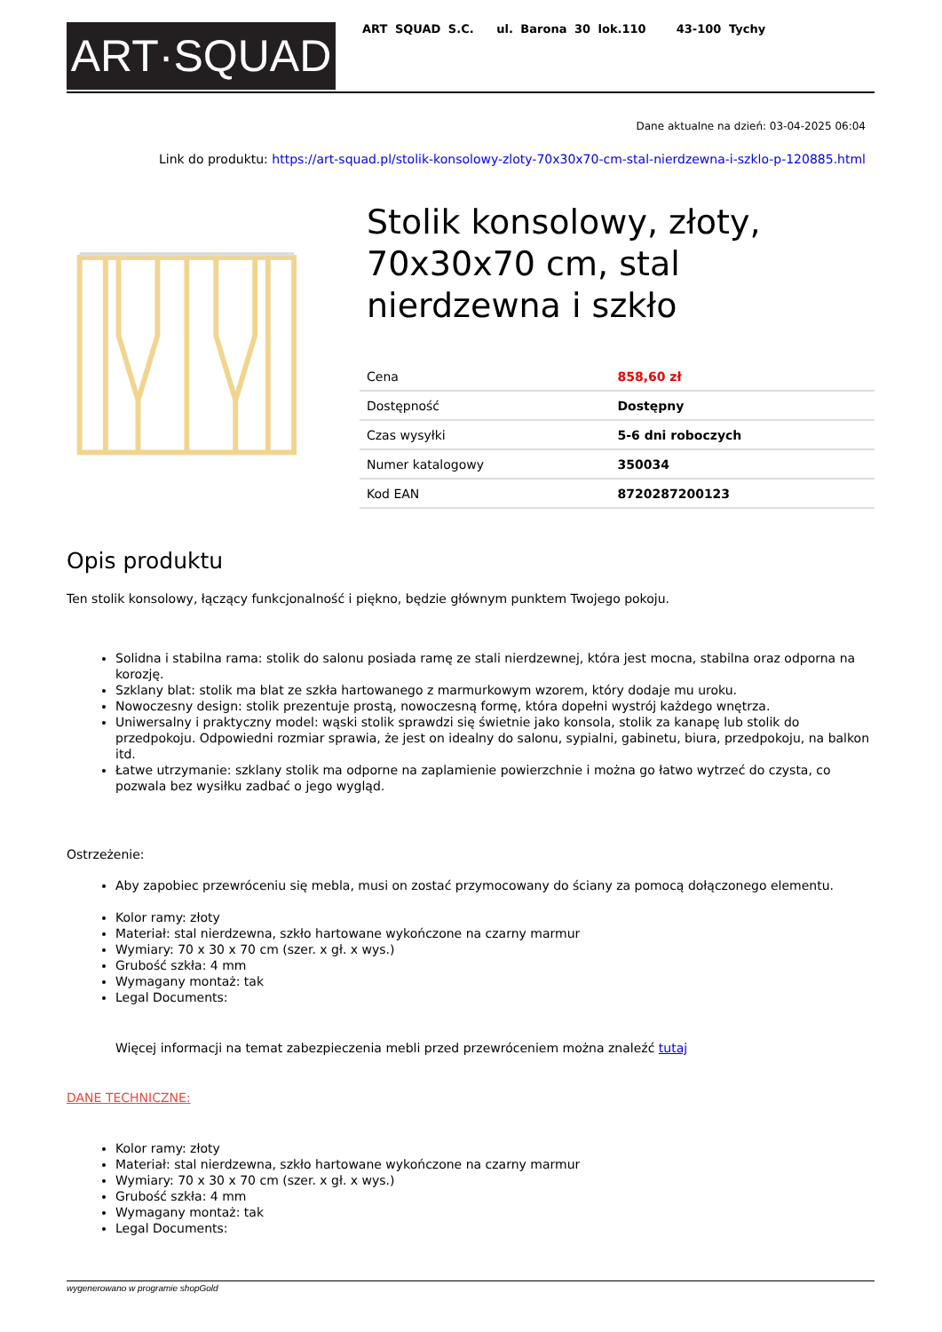ART·SQUAD
ART SQUAD S.C. ul. Barona 30 lok.110 43-100 Tychy
Dane aktualne na dzień: 03-04-2025 06:04
Link do produktu: https://art-squad.pl/stolik-konsolowy-zloty-70x30x70-cm-stal-nierdzewna-i-szklo-p-120885.html
Stolik konsolowy, złoty, 70x30x70 cm, stal nierdzewna i szkło
| Cena | 858,60 zł |
| Dostępność | Dostępny |
| Czas wysyłki | 5-6 dni roboczych |
| Numer katalogowy | 350034 |
| Kod EAN | 8720287200123 |
Opis produktu
Ten stolik konsolowy, łączący funkcjonalność i piękno, będzie głównym punktem Twojego pokoju.
Solidna i stabilna rama: stolik do salonu posiada ramę ze stali nierdzewnej, która jest mocna, stabilna oraz odporna na korozję.
Szklany blat: stolik ma blat ze szkła hartowanego z marmurkowym wzorem, który dodaje mu uroku.
Nowoczesny design: stolik prezentuje prostą, nowoczesną formę, która dopełni wystrój każdego wnętrza.
Uniwersalny i praktyczny model: wąski stolik sprawdzi się świetnie jako konsola, stolik za kanapę lub stolik do przedpokoju. Odpowiedni rozmiar sprawia, że jest on idealny do salonu, sypialni, gabinetu, biura, przedpokoju, na balkon itd.
Łatwe utrzymanie: szklany stolik ma odporne na zaplamienie powierzchnie i można go łatwo wytrzeć do czysta, co pozwala bez wysiłku zadbać o jego wygląd.
Ostrzeżenie:
Aby zapobiec przewróceniu się mebla, musi on zostać przymocowany do ściany za pomocą dołączonego elementu.
Kolor ramy: złoty
Materiał: stal nierdzewna, szkło hartowane wykończone na czarny marmur
Wymiary: 70 x 30 x 70 cm (szer. x gł. x wys.)
Grubość szkła: 4 mm
Wymagany montaż: tak
Legal Documents:
Więcej informacji na temat zabezpieczenia mebli przed przewróceniem można znaleźć tutaj
DANE TECHNICZNE:
Kolor ramy: złoty
Materiał: stal nierdzewna, szkło hartowane wykończone na czarny marmur
Wymiary: 70 x 30 x 70 cm (szer. x gł. x wys.)
Grubość szkła: 4 mm
Wymagany montaż: tak
Legal Documents:
wygenerowano w programie shopGold